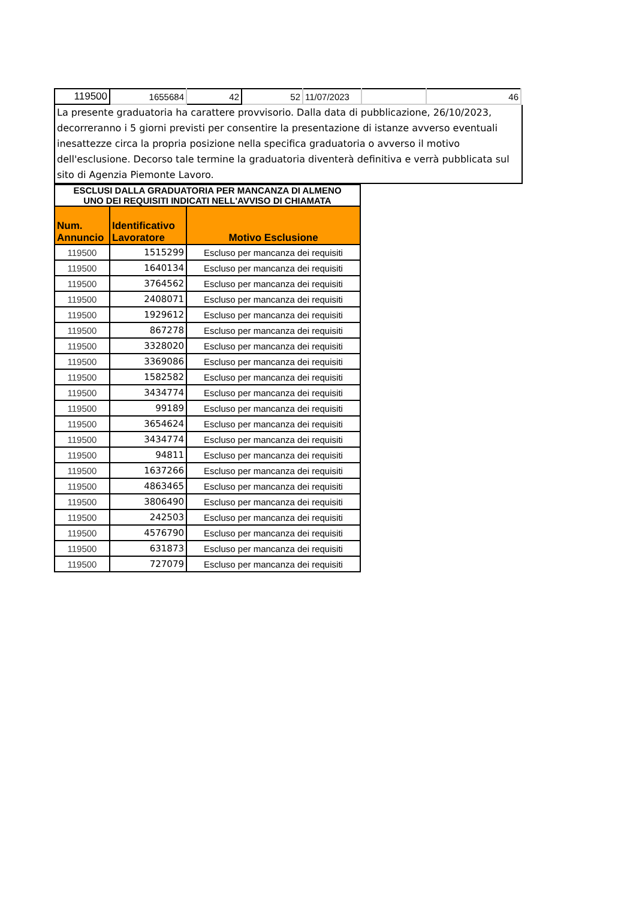| 119500 | 1655684 | 42 | 52 | 11/07/2023 | | 46 |
La presente graduatoria ha carattere provvisorio. Dalla data di pubblicazione, 26/10/2023, decorreranno i 5 giorni previsti per consentire la presentazione di istanze avverso eventuali inesattezze circa la propria posizione nella specifica graduatoria o avverso il motivo dell'esclusione. Decorso tale termine la graduatoria diventerà definitiva e verrà pubblicata sul sito di Agenzia Piemonte Lavoro.
| ESCLUSI DALLA GRADUATORIA PER MANCANZA DI ALMENO UNO DEI REQUISITI INDICATI NELL'AVVISO DI CHIAMATA | | |
| Num. Annuncio | Identificativo Lavoratore | Motivo Esclusione |
| 119500 | 1515299 | Escluso per mancanza dei requisiti |
| 119500 | 1640134 | Escluso per mancanza dei requisiti |
| 119500 | 3764562 | Escluso per mancanza dei requisiti |
| 119500 | 2408071 | Escluso per mancanza dei requisiti |
| 119500 | 1929612 | Escluso per mancanza dei requisiti |
| 119500 | 867278 | Escluso per mancanza dei requisiti |
| 119500 | 3328020 | Escluso per mancanza dei requisiti |
| 119500 | 3369086 | Escluso per mancanza dei requisiti |
| 119500 | 1582582 | Escluso per mancanza dei requisiti |
| 119500 | 3434774 | Escluso per mancanza dei requisiti |
| 119500 | 99189 | Escluso per mancanza dei requisiti |
| 119500 | 3654624 | Escluso per mancanza dei requisiti |
| 119500 | 3434774 | Escluso per mancanza dei requisiti |
| 119500 | 94811 | Escluso per mancanza dei requisiti |
| 119500 | 1637266 | Escluso per mancanza dei requisiti |
| 119500 | 4863465 | Escluso per mancanza dei requisiti |
| 119500 | 3806490 | Escluso per mancanza dei requisiti |
| 119500 | 242503 | Escluso per mancanza dei requisiti |
| 119500 | 4576790 | Escluso per mancanza dei requisiti |
| 119500 | 631873 | Escluso per mancanza dei requisiti |
| 119500 | 727079 | Escluso per mancanza dei requisiti |